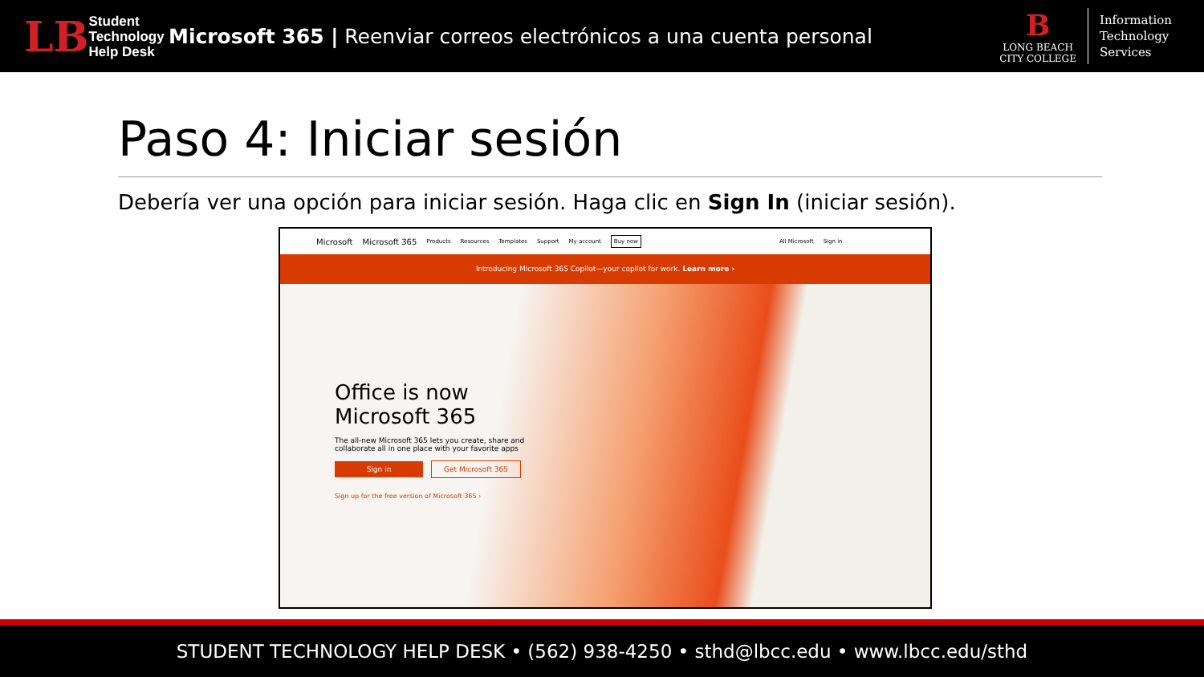LB Student
Technology
Help Desk
Microsoft 365 | Reenviar correos electrónicos a una cuenta personal
B
LONG BEACH
CITY COLLEGE
Information
Technology
Services
Paso 4: Iniciar sesión
Debería ver una opción para iniciar sesión. Haga clic en Sign In (iniciar sesión).
Microsoft Microsoft 365 Products Resources Templates Support My account Buy now All Microsoft Sign in
Introducing Microsoft 365 Copilot—your copilot for work. Learn more ›
Office is now Microsoft 365
The all-new Microsoft 365 lets you create, share and collaborate all in one place with your favorite apps
Sign in Get Microsoft 365
Sign up for the free version of Microsoft 365 ›
STUDENT TECHNOLOGY HELP DESK • (562) 938-4250 • sthd@lbcc.edu • www.lbcc.edu/sthd